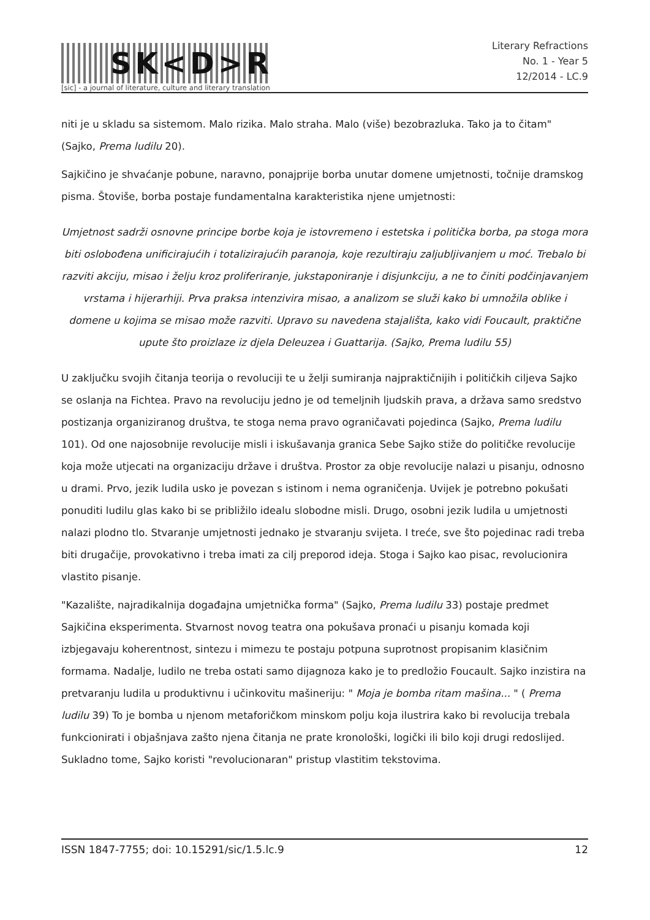SK<D>R
[sic] - a journal of literature, culture and literary translation
Literary Refractions
No. 1 - Year 5
12/2014 - LC.9
niti je u skladu sa sistemom. Malo rizika. Malo straha. Malo (više) bezobrazluka. Tako ja to čitam" (Sajko, Prema ludilu 20).
Sajkičino je shvaćanje pobune, naravno, ponajprije borba unutar domene umjetnosti, točnije dramskog pisma. Štoviše, borba postaje fundamentalna karakteristika njene umjetnosti:
Umjetnost sadrži osnovne principe borbe koja je istovremeno i estetska i politička borba, pa stoga mora biti oslobođena unificirajućih i totalizirajućih paranoja, koje rezultiraju zaljubljivanjem u moć. Trebalo bi razviti akciju, misao i želju kroz proliferiranje, jukstaponiranje i disjunkciju, a ne to činiti podčinjavanjem vrstama i hijerarhiji. Prva praksa intenzivira misao, a analizom se služi kako bi umnožila oblike i domene u kojima se misao može razviti. Upravo su navedena stajališta, kako vidi Foucault, praktične upute što proizlaze iz djela Deleuzea i Guattarija. (Sajko, Prema ludilu 55)
U zaključku svojih čitanja teorija o revoluciji te u želji sumiranja najpraktičnijih i političkih ciljeva Sajko se oslanja na Fichtea. Pravo na revoluciju jedno je od temeljnih ljudskih prava, a država samo sredstvo postizanja organiziranog društva, te stoga nema pravo ograničavati pojedinca (Sajko, Prema ludilu 101). Od one najosobnije revolucije misli i iskušavanja granica Sebe Sajko stiže do političke revolucije koja može utjecati na organizaciju države i društva. Prostor za obje revolucije nalazi u pisanju, odnosno u drami. Prvo, jezik ludila usko je povezan s istinom i nema ograničenja. Uvijek je potrebno pokušati ponuditi ludilu glas kako bi se približilo idealu slobodne misli. Drugo, osobni jezik ludila u umjetnosti nalazi plodno tlo. Stvaranje umjetnosti jednako je stvaranju svijeta. I treće, sve što pojedinac radi treba biti drugačije, provokativno i treba imati za cilj preporod ideja. Stoga i Sajko kao pisac, revolucionira vlastito pisanje.
"Kazalište, najradikalnija događajna umjetnička forma" (Sajko, Prema ludilu 33) postaje predmet Sajkičina eksperimenta. Stvarnost novog teatra ona pokušava pronaći u pisanju komada koji izbjegavaju koherentnost, sintezu i mimezu te postaju potpuna suprotnost propisanim klasičnim formama. Nadalje, ludilo ne treba ostati samo dijagnoza kako je to predložio Foucault. Sajko inzistira na pretvaranju ludila u produktivnu i učinkovitu mašineriju: " Moja je bomba ritam mašina... " ( Prema ludilu 39) To je bomba u njenom metaforičkom minskom polju koja ilustrira kako bi revolucija trebala funkcionirati i objašnjava zašto njena čitanja ne prate kronološki, logički ili bilo koji drugi redoslijed. Sukladno tome, Sajko koristi "revolucionaran" pristup vlastitim tekstovima.
ISSN 1847-7755; doi: 10.15291/sic/1.5.lc.9 12